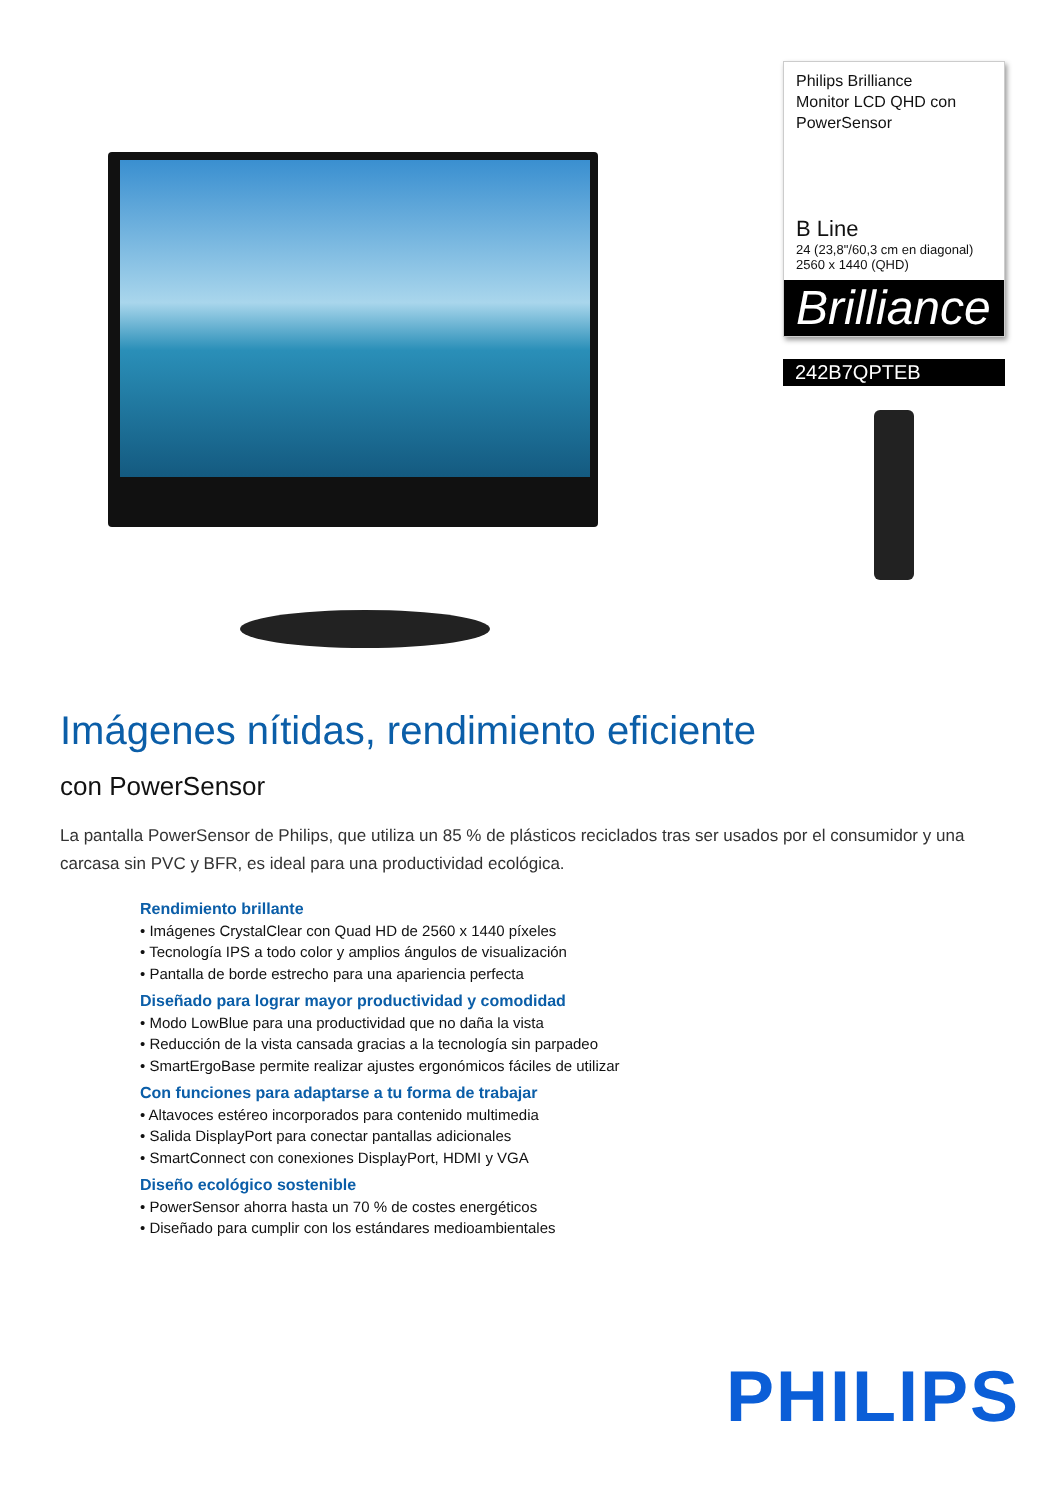Philips Brilliance
Monitor LCD QHD con
PowerSensor
B Line
24 (23,8"/60,3 cm en diagonal)
2560 x 1440 (QHD)
Brilliance
242B7QPTEB
Imágenes nítidas, rendimiento eficiente
con PowerSensor
La pantalla PowerSensor de Philips, que utiliza un 85 % de plásticos reciclados tras ser usados por el consumidor y una carcasa sin PVC y BFR, es ideal para una productividad ecológica.
Rendimiento brillante
• Imágenes CrystalClear con Quad HD de 2560 x 1440 píxeles
• Tecnología IPS a todo color y amplios ángulos de visualización
• Pantalla de borde estrecho para una apariencia perfecta
Diseñado para lograr mayor productividad y comodidad
• Modo LowBlue para una productividad que no daña la vista
• Reducción de la vista cansada gracias a la tecnología sin parpadeo
• SmartErgoBase permite realizar ajustes ergonómicos fáciles de utilizar
Con funciones para adaptarse a tu forma de trabajar
• Altavoces estéreo incorporados para contenido multimedia
• Salida DisplayPort para conectar pantallas adicionales
• SmartConnect con conexiones DisplayPort, HDMI y VGA
Diseño ecológico sostenible
• PowerSensor ahorra hasta un 70 % de costes energéticos
• Diseñado para cumplir con los estándares medioambientales
PHILIPS